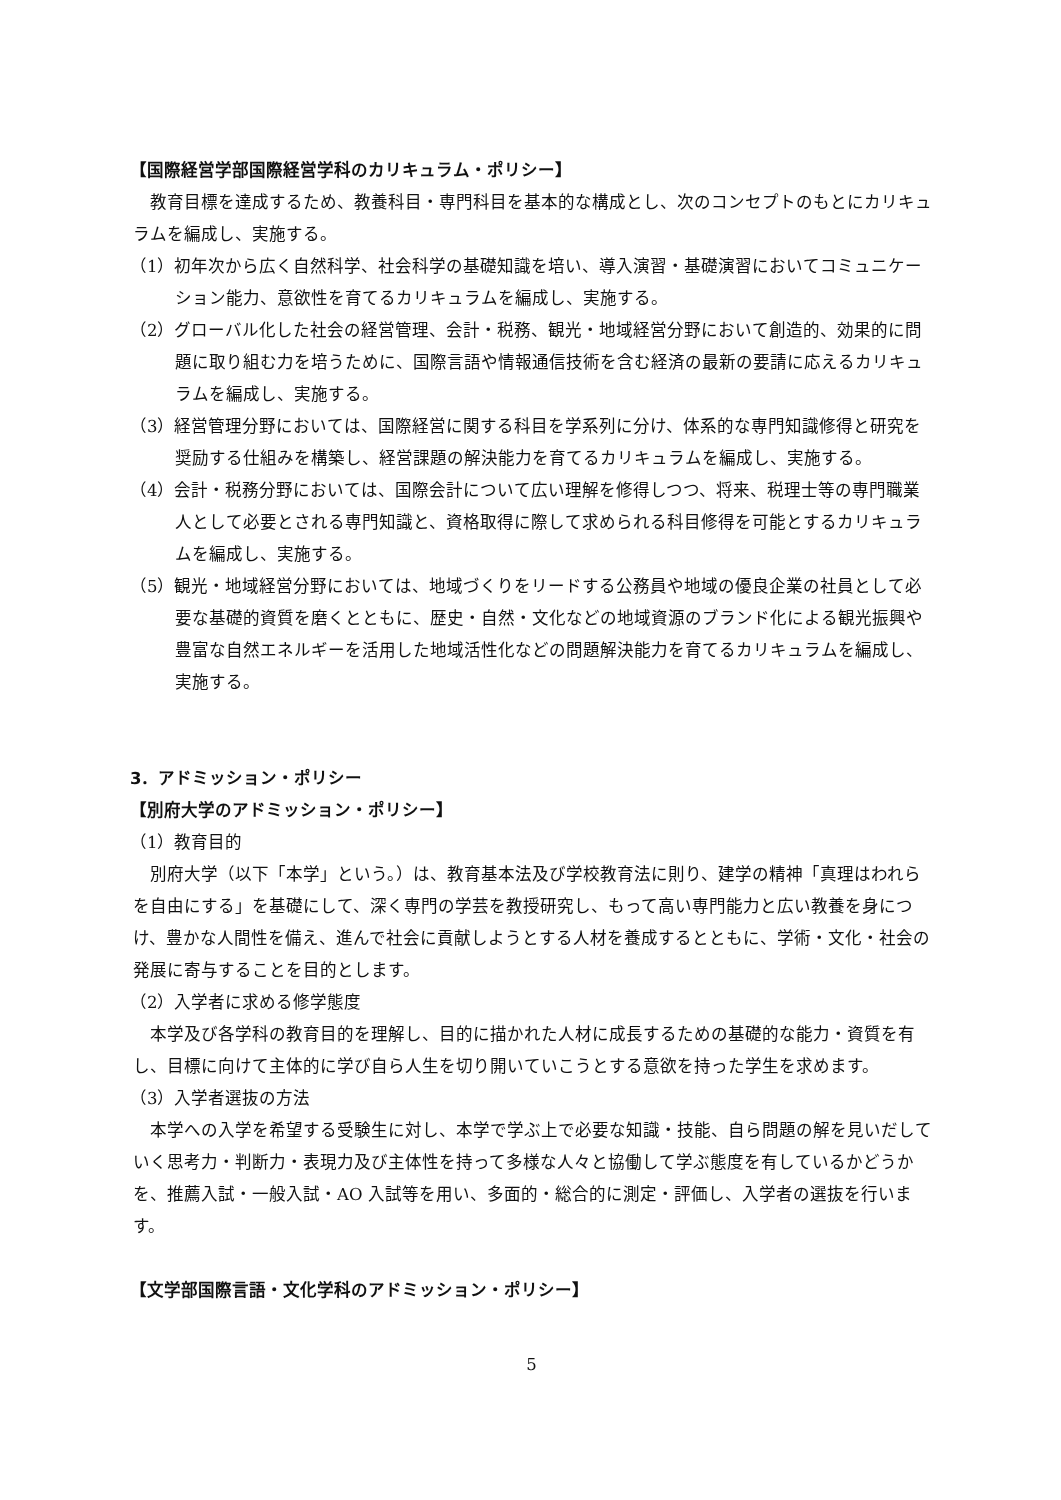【国際経営学部国際経営学科のカリキュラム・ポリシー】
教育目標を達成するため、教養科目・専門科目を基本的な構成とし、次のコンセプトのもとにカリキュラムを編成し、実施する。
（1）初年次から広く自然科学、社会科学の基礎知識を培い、導入演習・基礎演習においてコミュニケーション能力、意欲性を育てるカリキュラムを編成し、実施する。
（2）グローバル化した社会の経営管理、会計・税務、観光・地域経営分野において創造的、効果的に問題に取り組む力を培うために、国際言語や情報通信技術を含む経済の最新の要請に応えるカリキュラムを編成し、実施する。
（3）経営管理分野においては、国際経営に関する科目を学系列に分け、体系的な専門知識修得と研究を奨励する仕組みを構築し、経営課題の解決能力を育てるカリキュラムを編成し、実施する。
（4）会計・税務分野においては、国際会計について広い理解を修得しつつ、将来、税理士等の専門職業人として必要とされる専門知識と、資格取得に際して求められる科目修得を可能とするカリキュラムを編成し、実施する。
（5）観光・地域経営分野においては、地域づくりをリードする公務員や地域の優良企業の社員として必要な基礎的資質を磨くとともに、歴史・自然・文化などの地域資源のブランド化による観光振興や豊富な自然エネルギーを活用した地域活性化などの問題解決能力を育てるカリキュラムを編成し、実施する。
3．アドミッション・ポリシー
【別府大学のアドミッション・ポリシー】
（1）教育目的
別府大学（以下「本学」という。）は、教育基本法及び学校教育法に則り、建学の精神「真理はわれらを自由にする」を基礎にして、深く専門の学芸を教授研究し、もって高い専門能力と広い教養を身につけ、豊かな人間性を備え、進んで社会に貢献しようとする人材を養成するとともに、学術・文化・社会の発展に寄与することを目的とします。
（2）入学者に求める修学態度
本学及び各学科の教育目的を理解し、目的に描かれた人材に成長するための基礎的な能力・資質を有し、目標に向けて主体的に学び自ら人生を切り開いていこうとする意欲を持った学生を求めます。
（3）入学者選抜の方法
本学への入学を希望する受験生に対し、本学で学ぶ上で必要な知識・技能、自ら問題の解を見いだしていく思考力・判断力・表現力及び主体性を持って多様な人々と協働して学ぶ態度を有しているかどうかを、推薦入試・一般入試・AO 入試等を用い、多面的・総合的に測定・評価し、入学者の選抜を行います。
【文学部国際言語・文化学科のアドミッション・ポリシー】
5